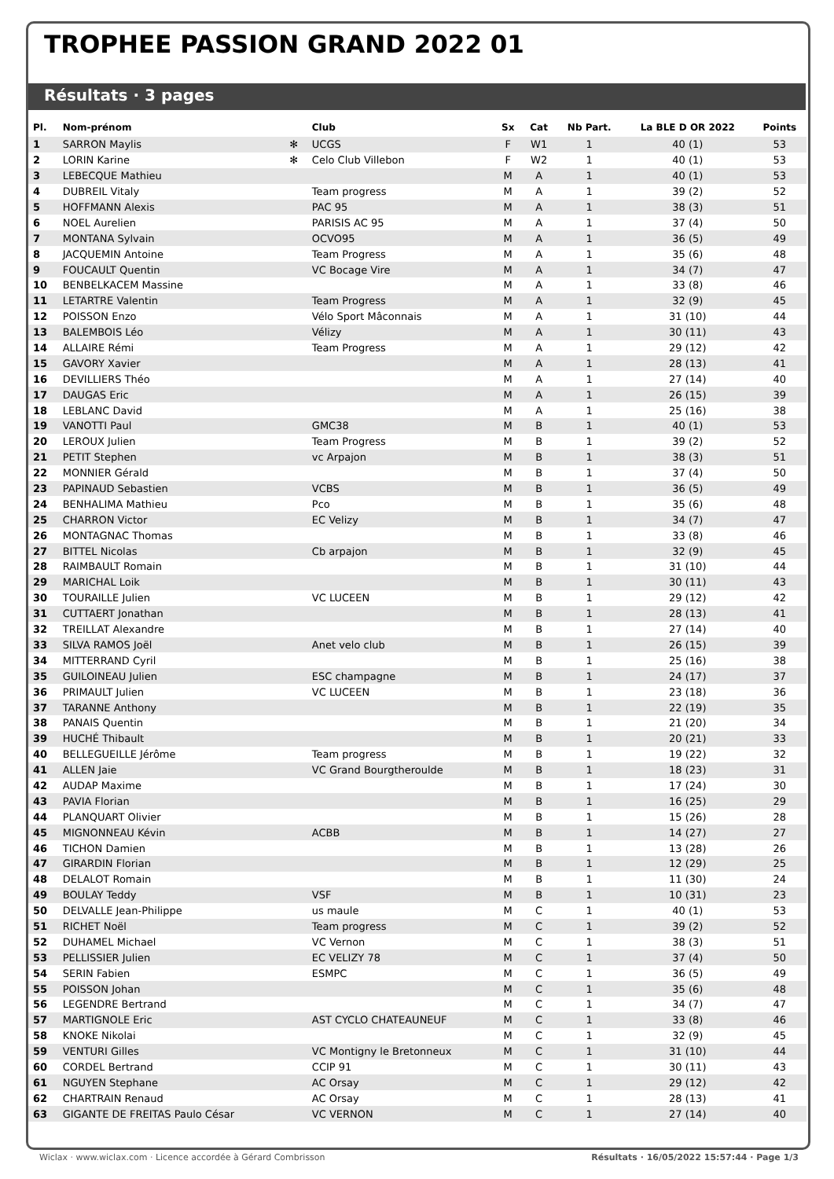TROPHEE PASSION GRAND 2022 01
Résultats · 3 pages
| Pl. | Nom-prénom | | Club | Sx | Cat | Nb Part. | La BLE D OR 2022 | Points |
| --- | --- | --- | --- | --- | --- | --- | --- | --- |
| 1 | SARRON Maylis | ✻ | UCGS | F | W1 | 1 | 40 (1) | 53 |
| 2 | LORIN Karine | ✻ | Celo Club Villebon | F | W2 | 1 | 40 (1) | 53 |
| 3 | LEBECQUE Mathieu | | | M | A | 1 | 40 (1) | 53 |
| 4 | DUBREIL Vitaly | | Team progress | M | A | 1 | 39 (2) | 52 |
| 5 | HOFFMANN Alexis | | PAC 95 | M | A | 1 | 38 (3) | 51 |
| 6 | NOEL Aurelien | | PARISIS AC 95 | M | A | 1 | 37 (4) | 50 |
| 7 | MONTANA Sylvain | | OCVO95 | M | A | 1 | 36 (5) | 49 |
| 8 | JACQUEMIN Antoine | | Team Progress | M | A | 1 | 35 (6) | 48 |
| 9 | FOUCAULT Quentin | | VC Bocage Vire | M | A | 1 | 34 (7) | 47 |
| 10 | BENBELKACEM Massine | | | M | A | 1 | 33 (8) | 46 |
| 11 | LETARTRE Valentin | | Team Progress | M | A | 1 | 32 (9) | 45 |
| 12 | POISSON Enzo | | Vélo Sport Mâconnais | M | A | 1 | 31 (10) | 44 |
| 13 | BALEMBOIS Léo | | Vélizy | M | A | 1 | 30 (11) | 43 |
| 14 | ALLAIRE Rémi | | Team Progress | M | A | 1 | 29 (12) | 42 |
| 15 | GAVORY Xavier | | | M | A | 1 | 28 (13) | 41 |
| 16 | DEVILLIERS Théo | | | M | A | 1 | 27 (14) | 40 |
| 17 | DAUGAS Eric | | | M | A | 1 | 26 (15) | 39 |
| 18 | LEBLANC David | | | M | A | 1 | 25 (16) | 38 |
| 19 | VANOTTI Paul | | GMC38 | M | B | 1 | 40 (1) | 53 |
| 20 | LEROUX Julien | | Team Progress | M | B | 1 | 39 (2) | 52 |
| 21 | PETIT Stephen | | vc Arpajon | M | B | 1 | 38 (3) | 51 |
| 22 | MONNIER Gérald | | | M | B | 1 | 37 (4) | 50 |
| 23 | PAPINAUD Sebastien | | VCBS | M | B | 1 | 36 (5) | 49 |
| 24 | BENHALIMA Mathieu | | Pco | M | B | 1 | 35 (6) | 48 |
| 25 | CHARRON Victor | | EC Velizy | M | B | 1 | 34 (7) | 47 |
| 26 | MONTAGNAC Thomas | | | M | B | 1 | 33 (8) | 46 |
| 27 | BITTEL Nicolas | | Cb arpajon | M | B | 1 | 32 (9) | 45 |
| 28 | RAIMBAULT Romain | | | M | B | 1 | 31 (10) | 44 |
| 29 | MARICHAL Loik | | | M | B | 1 | 30 (11) | 43 |
| 30 | TOURAILLE Julien | | VC LUCEEN | M | B | 1 | 29 (12) | 42 |
| 31 | CUTTAERT Jonathan | | | M | B | 1 | 28 (13) | 41 |
| 32 | TREILLAT Alexandre | | | M | B | 1 | 27 (14) | 40 |
| 33 | SILVA RAMOS Joël | | Anet velo club | M | B | 1 | 26 (15) | 39 |
| 34 | MITTERRAND Cyril | | | M | B | 1 | 25 (16) | 38 |
| 35 | GUILOINEAU Julien | | ESC champagne | M | B | 1 | 24 (17) | 37 |
| 36 | PRIMAULT Julien | | VC LUCEEN | M | B | 1 | 23 (18) | 36 |
| 37 | TARANNE Anthony | | | M | B | 1 | 22 (19) | 35 |
| 38 | PANAIS Quentin | | | M | B | 1 | 21 (20) | 34 |
| 39 | HUCHÉ Thibault | | | M | B | 1 | 20 (21) | 33 |
| 40 | BELLEGUEILLE Jérôme | | Team progress | M | B | 1 | 19 (22) | 32 |
| 41 | ALLEN Jaie | | VC Grand Bourgtheroulde | M | B | 1 | 18 (23) | 31 |
| 42 | AUDAP Maxime | | | M | B | 1 | 17 (24) | 30 |
| 43 | PAVIA Florian | | | M | B | 1 | 16 (25) | 29 |
| 44 | PLANQUART Olivier | | | M | B | 1 | 15 (26) | 28 |
| 45 | MIGNONNEAU Kévin | | ACBB | M | B | 1 | 14 (27) | 27 |
| 46 | TICHON Damien | | | M | B | 1 | 13 (28) | 26 |
| 47 | GIRARDIN Florian | | | M | B | 1 | 12 (29) | 25 |
| 48 | DELALOT Romain | | | M | B | 1 | 11 (30) | 24 |
| 49 | BOULAY Teddy | | VSF | M | B | 1 | 10 (31) | 23 |
| 50 | DELVALLE Jean-Philippe | | us maule | M | C | 1 | 40 (1) | 53 |
| 51 | RICHET Noël | | Team progress | M | C | 1 | 39 (2) | 52 |
| 52 | DUHAMEL Michael | | VC Vernon | M | C | 1 | 38 (3) | 51 |
| 53 | PELLISSIER Julien | | EC VELIZY 78 | M | C | 1 | 37 (4) | 50 |
| 54 | SERIN Fabien | | ESMPC | M | C | 1 | 36 (5) | 49 |
| 55 | POISSON Johan | | | M | C | 1 | 35 (6) | 48 |
| 56 | LEGENDRE Bertrand | | | M | C | 1 | 34 (7) | 47 |
| 57 | MARTIGNOLE Eric | | AST CYCLO CHATEAUNEUF | M | C | 1 | 33 (8) | 46 |
| 58 | KNOKE Nikolai | | | M | C | 1 | 32 (9) | 45 |
| 59 | VENTURI Gilles | | VC Montigny le Bretonneux | M | C | 1 | 31 (10) | 44 |
| 60 | CORDEL Bertrand | | CCIP 91 | M | C | 1 | 30 (11) | 43 |
| 61 | NGUYEN Stephane | | AC Orsay | M | C | 1 | 29 (12) | 42 |
| 62 | CHARTRAIN Renaud | | AC Orsay | M | C | 1 | 28 (13) | 41 |
| 63 | GIGANTE DE FREITAS Paulo César | | VC VERNON | M | C | 1 | 27 (14) | 40 |
Wiclax · www.wiclax.com · Licence accordée à Gérard Combrisson Résultats · 16/05/2022 15:57:44 · Page 1/3